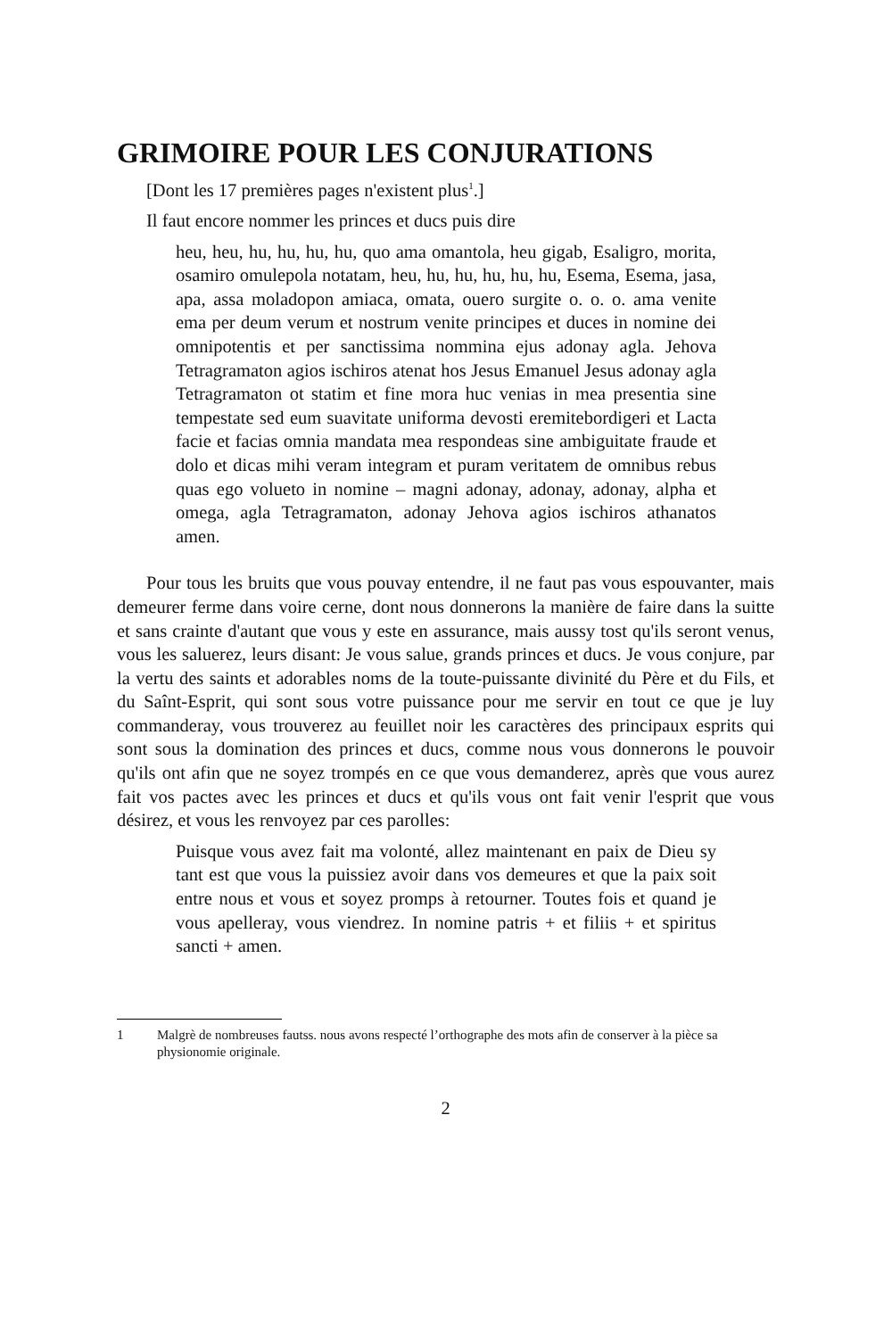GRIMOIRE POUR LES CONJURATIONS
[Dont les 17 premières pages n'existent plus<sup>1</sup>.]
Il faut encore nommer les princes et ducs puis dire
heu, heu, hu, hu, hu, hu, quo ama omantola, heu gigab, Esaligro, morita, osamiro omulepola notatam, heu, hu, hu, hu, hu, hu, Esema, Esema, jasa, apa, assa moladopon amiaca, omata, ouero surgite o. o. o. ama venite ema per deum verum et nostrum venite principes et duces in nomine dei omnipotentis et per sanctissima nommina ejus adonay agla. Jehova Tetragramaton agios ischiros atenat hos Jesus Emanuel Jesus adonay agla Tetragramaton ot statim et fine mora huc venias in mea presentia sine tempestate sed eum suavitate uniforma devosti eremitebordigeri et Lacta facie et facias omnia mandata mea respondeas sine ambiguitate fraude et dolo et dicas mihi veram integram et puram veritatem de omnibus rebus quas ego volueto in nomine – magni adonay, adonay, adonay, alpha et omega, agla Tetragramaton, adonay Jehova agios ischiros athanatos amen.
Pour tous les bruits que vous pouvay entendre, il ne faut pas vous espouvanter, mais demeurer ferme dans voire cerne, dont nous donnerons la manière de faire dans la suitte et sans crainte d'autant que vous y este en assurance, mais aussy tost qu'ils seront venus, vous les saluerez, leurs disant: Je vous salue, grands princes et ducs. Je vous conjure, par la vertu des saints et adorables noms de la toute-puissante divinité du Père et du Fils, et du Saînt-Esprit, qui sont sous votre puissance pour me servir en tout ce que je luy commanderay, vous trouverez au feuillet noir les caractères des principaux esprits qui sont sous la domination des princes et ducs, comme nous vous donnerons le pouvoir qu'ils ont afin que ne soyez trompés en ce que vous demanderez, après que vous aurez fait vos pactes avec les princes et ducs et qu'ils vous ont fait venir l'esprit que vous désirez, et vous les renvoyez par ces parolles:
Puisque vous avez fait ma volonté, allez maintenant en paix de Dieu sy tant est que vous la puissiez avoir dans vos demeures et que la paix soit entre nous et vous et soyez promps à retourner. Toutes fois et quand je vous apelleray, vous viendrez. In nomine patris + et filiis + et spiritus sancti + amen.
1 Malgrè de nombreuses fautss. nous avons respecté l’orthographe des mots afin de conserver à la pièce sa physionomie originale.
2